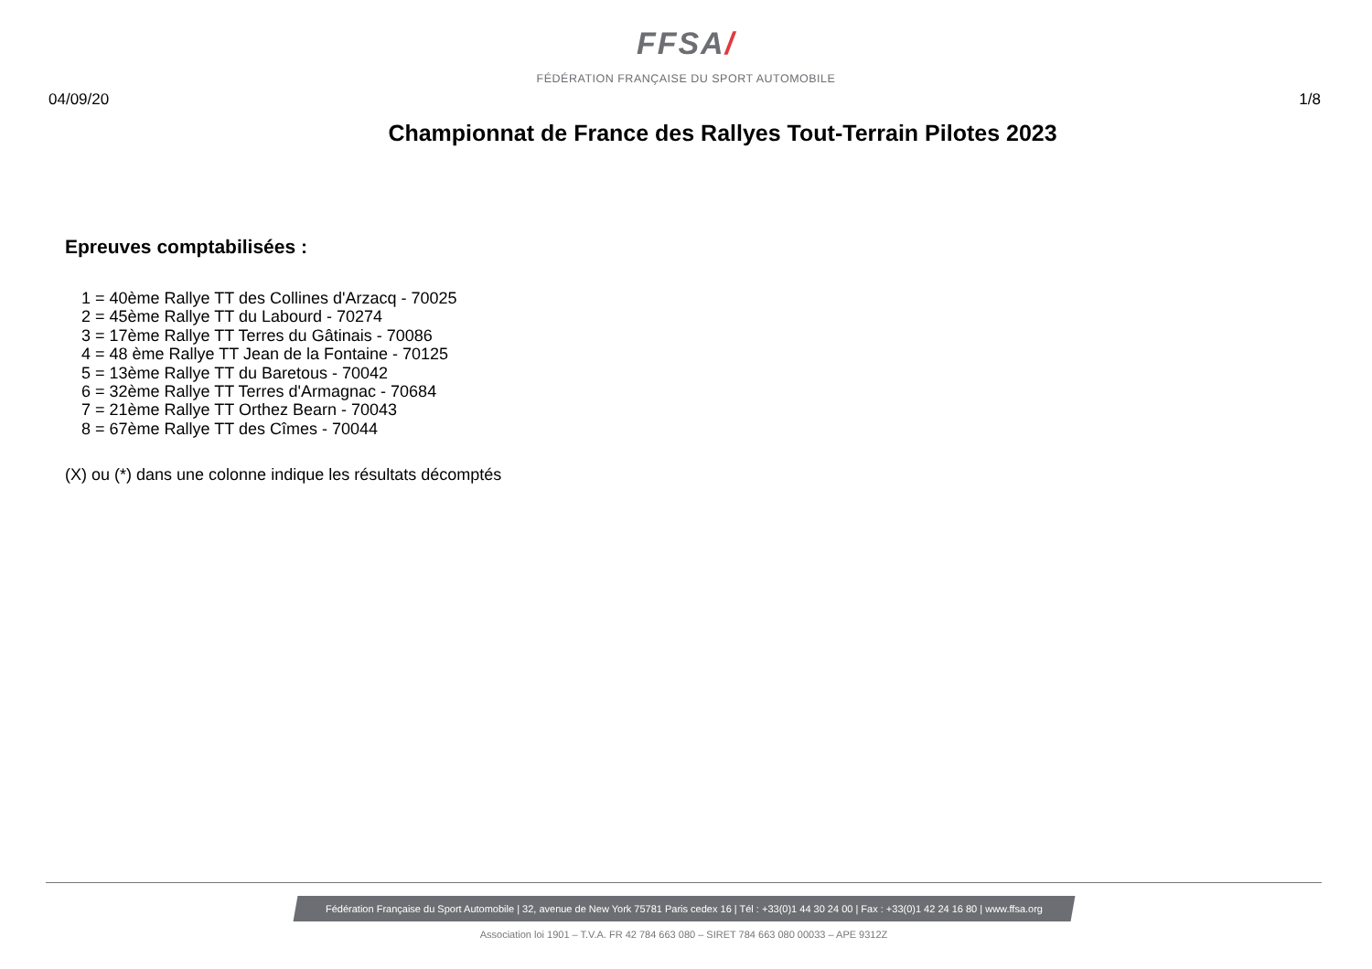FFSA/
FÉDÉRATION FRANÇAISE DU SPORT AUTOMOBILE
04/09/20 1/8
Championnat de France des Rallyes Tout-Terrain Pilotes 2023
Epreuves comptabilisées :
1 = 40ème Rallye TT des Collines d'Arzacq - 70025
2 = 45ème Rallye TT du Labourd - 70274
3 = 17ème Rallye TT Terres du Gâtinais - 70086
4 = 48 ème Rallye TT Jean de la Fontaine - 70125
5 = 13ème Rallye TT du Baretous - 70042
6 = 32ème Rallye TT Terres d'Armagnac - 70684
7 = 21ème Rallye TT Orthez Bearn - 70043
8 = 67ème Rallye TT des Cîmes - 70044
(X) ou (*) dans une colonne indique les résultats décomptés
Fédération Française du Sport Automobile | 32, avenue de New York 75781 Paris cedex 16 | Tél : +33(0)1 44 30 24 00 | Fax : +33(0)1 42 24 16 80 | www.ffsa.org
Association loi 1901 – T.V.A. FR 42 784 663 080 – SIRET 784 663 080 00033 – APE 9312Z